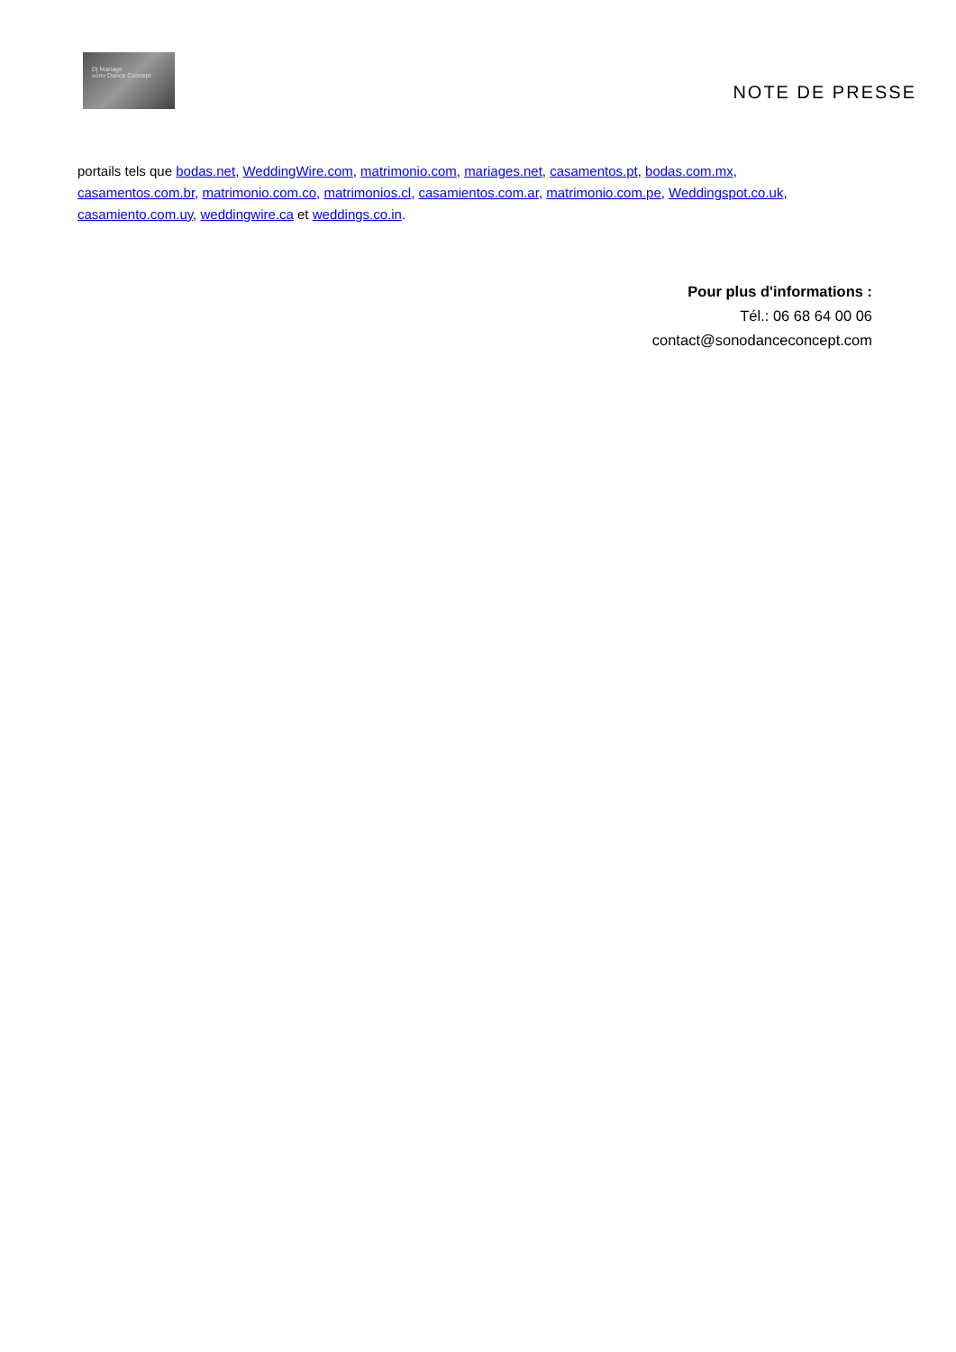Dj Mariage
sono Dance Concept
NOTE DE PRESSE
portails tels que bodas.net, WeddingWire.com, matrimonio.com, mariages.net, casamentos.pt, bodas.com.mx, casamentos.com.br, matrimonio.com.co, matrimonios.cl, casamientos.com.ar, matrimonio.com.pe, Weddingspot.co.uk, casamiento.com.uy, weddingwire.ca et weddings.co.in.
Pour plus d'informations :
Tél.: 06 68 64 00 06
contact@sonodanceconcept.com